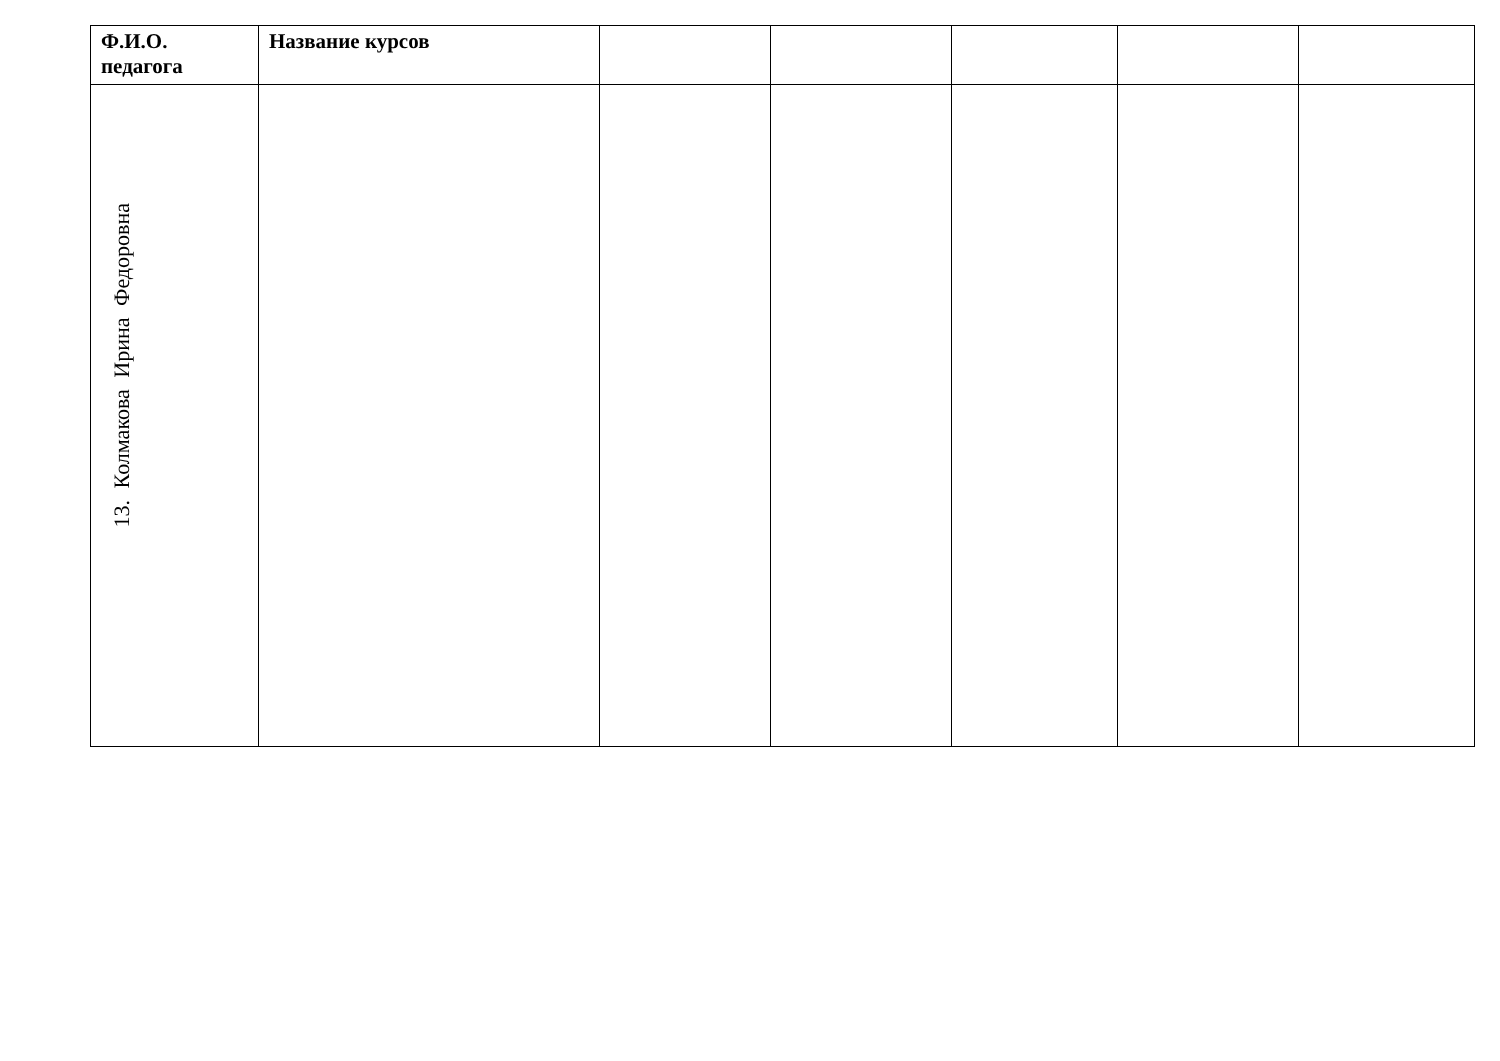| Ф.И.О. педагога | Название курсов | | | | | |
| --- | --- | --- | --- | --- | --- | --- |
| 13. Колмакова Ирина Федоровна | | | | | | |